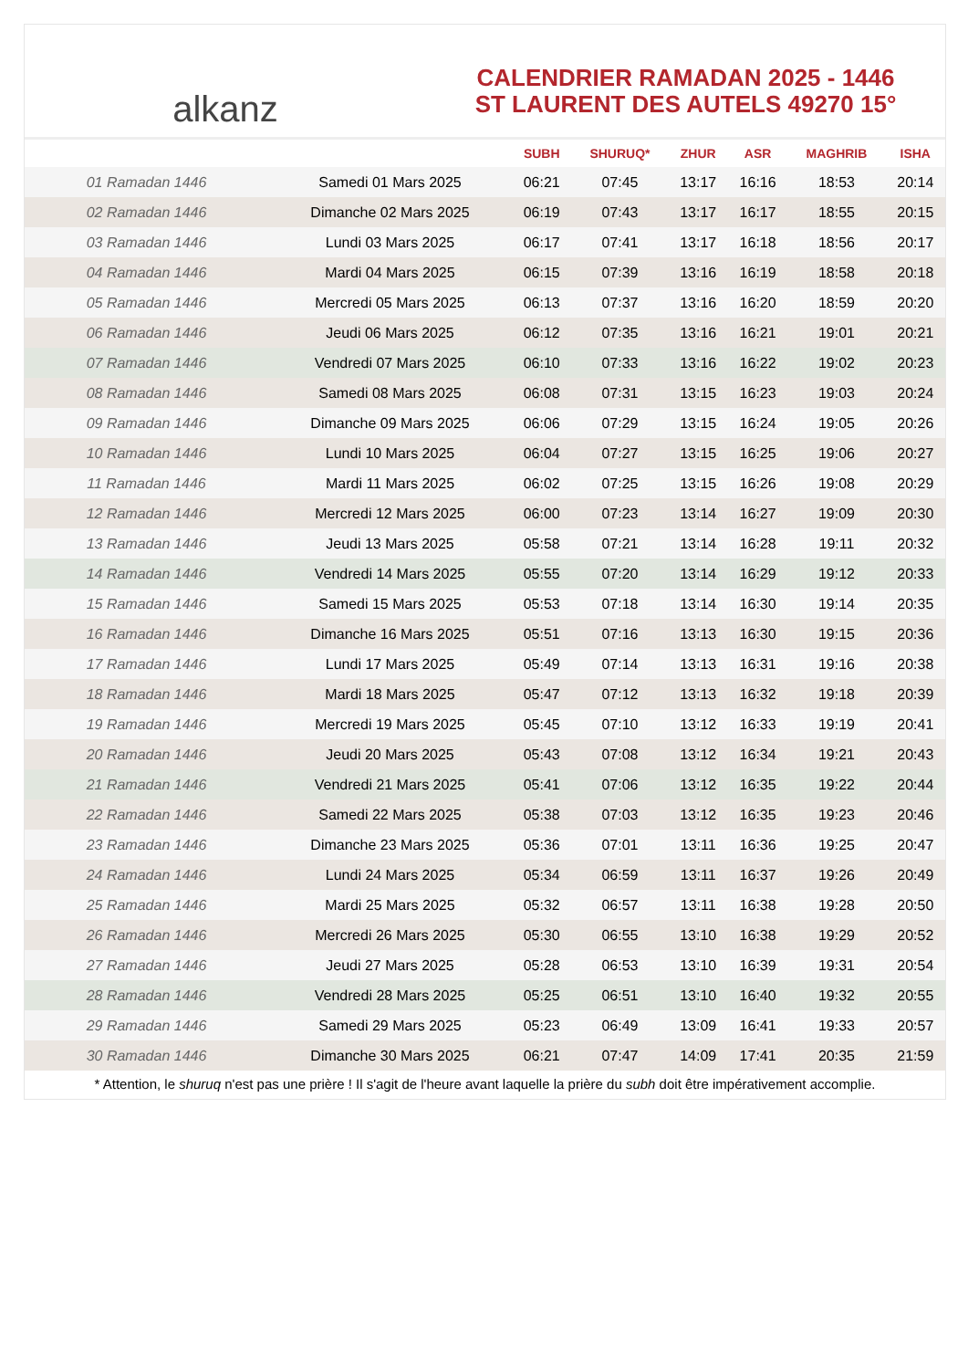alkanz
CALENDRIER RAMADAN 2025 - 1446
ST LAURENT DES AUTELS 49270 15°
| | | SUBH | SHURUQ* | ZHUR | ASR | MAGHRIB | ISHA |
| --- | --- | --- | --- | --- | --- | --- | --- |
| 01 Ramadan 1446 | Samedi 01 Mars 2025 | 06:21 | 07:45 | 13:17 | 16:16 | 18:53 | 20:14 |
| 02 Ramadan 1446 | Dimanche 02 Mars 2025 | 06:19 | 07:43 | 13:17 | 16:17 | 18:55 | 20:15 |
| 03 Ramadan 1446 | Lundi 03 Mars 2025 | 06:17 | 07:41 | 13:17 | 16:18 | 18:56 | 20:17 |
| 04 Ramadan 1446 | Mardi 04 Mars 2025 | 06:15 | 07:39 | 13:16 | 16:19 | 18:58 | 20:18 |
| 05 Ramadan 1446 | Mercredi 05 Mars 2025 | 06:13 | 07:37 | 13:16 | 16:20 | 18:59 | 20:20 |
| 06 Ramadan 1446 | Jeudi 06 Mars 2025 | 06:12 | 07:35 | 13:16 | 16:21 | 19:01 | 20:21 |
| 07 Ramadan 1446 | Vendredi 07 Mars 2025 | 06:10 | 07:33 | 13:16 | 16:22 | 19:02 | 20:23 |
| 08 Ramadan 1446 | Samedi 08 Mars 2025 | 06:08 | 07:31 | 13:15 | 16:23 | 19:03 | 20:24 |
| 09 Ramadan 1446 | Dimanche 09 Mars 2025 | 06:06 | 07:29 | 13:15 | 16:24 | 19:05 | 20:26 |
| 10 Ramadan 1446 | Lundi 10 Mars 2025 | 06:04 | 07:27 | 13:15 | 16:25 | 19:06 | 20:27 |
| 11 Ramadan 1446 | Mardi 11 Mars 2025 | 06:02 | 07:25 | 13:15 | 16:26 | 19:08 | 20:29 |
| 12 Ramadan 1446 | Mercredi 12 Mars 2025 | 06:00 | 07:23 | 13:14 | 16:27 | 19:09 | 20:30 |
| 13 Ramadan 1446 | Jeudi 13 Mars 2025 | 05:58 | 07:21 | 13:14 | 16:28 | 19:11 | 20:32 |
| 14 Ramadan 1446 | Vendredi 14 Mars 2025 | 05:55 | 07:20 | 13:14 | 16:29 | 19:12 | 20:33 |
| 15 Ramadan 1446 | Samedi 15 Mars 2025 | 05:53 | 07:18 | 13:14 | 16:30 | 19:14 | 20:35 |
| 16 Ramadan 1446 | Dimanche 16 Mars 2025 | 05:51 | 07:16 | 13:13 | 16:30 | 19:15 | 20:36 |
| 17 Ramadan 1446 | Lundi 17 Mars 2025 | 05:49 | 07:14 | 13:13 | 16:31 | 19:16 | 20:38 |
| 18 Ramadan 1446 | Mardi 18 Mars 2025 | 05:47 | 07:12 | 13:13 | 16:32 | 19:18 | 20:39 |
| 19 Ramadan 1446 | Mercredi 19 Mars 2025 | 05:45 | 07:10 | 13:12 | 16:33 | 19:19 | 20:41 |
| 20 Ramadan 1446 | Jeudi 20 Mars 2025 | 05:43 | 07:08 | 13:12 | 16:34 | 19:21 | 20:43 |
| 21 Ramadan 1446 | Vendredi 21 Mars 2025 | 05:41 | 07:06 | 13:12 | 16:35 | 19:22 | 20:44 |
| 22 Ramadan 1446 | Samedi 22 Mars 2025 | 05:38 | 07:03 | 13:12 | 16:35 | 19:23 | 20:46 |
| 23 Ramadan 1446 | Dimanche 23 Mars 2025 | 05:36 | 07:01 | 13:11 | 16:36 | 19:25 | 20:47 |
| 24 Ramadan 1446 | Lundi 24 Mars 2025 | 05:34 | 06:59 | 13:11 | 16:37 | 19:26 | 20:49 |
| 25 Ramadan 1446 | Mardi 25 Mars 2025 | 05:32 | 06:57 | 13:11 | 16:38 | 19:28 | 20:50 |
| 26 Ramadan 1446 | Mercredi 26 Mars 2025 | 05:30 | 06:55 | 13:10 | 16:38 | 19:29 | 20:52 |
| 27 Ramadan 1446 | Jeudi 27 Mars 2025 | 05:28 | 06:53 | 13:10 | 16:39 | 19:31 | 20:54 |
| 28 Ramadan 1446 | Vendredi 28 Mars 2025 | 05:25 | 06:51 | 13:10 | 16:40 | 19:32 | 20:55 |
| 29 Ramadan 1446 | Samedi 29 Mars 2025 | 05:23 | 06:49 | 13:09 | 16:41 | 19:33 | 20:57 |
| 30 Ramadan 1446 | Dimanche 30 Mars 2025 | 06:21 | 07:47 | 14:09 | 17:41 | 20:35 | 21:59 |
* Attention, le shuruq n'est pas une prière ! Il s'agit de l'heure avant laquelle la prière du subh doit être impérativement accomplie.